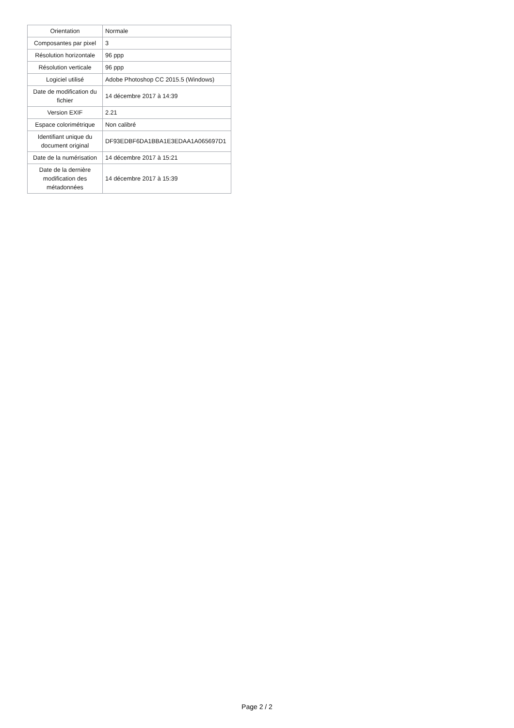| Orientation | Normale |
| Composantes par pixel | 3 |
| Résolution horizontale | 96 ppp |
| Résolution verticale | 96 ppp |
| Logiciel utilisé | Adobe Photoshop CC 2015.5 (Windows) |
| Date de modification du fichier | 14 décembre 2017 à 14:39 |
| Version EXIF | 2.21 |
| Espace colorimétrique | Non calibré |
| Identifiant unique du document original | DF93EDBF6DA1BBA1E3EDAA1A065697D1 |
| Date de la numérisation | 14 décembre 2017 à 15:21 |
| Date de la dernière modification des métadonnées | 14 décembre 2017 à 15:39 |
Page 2 / 2